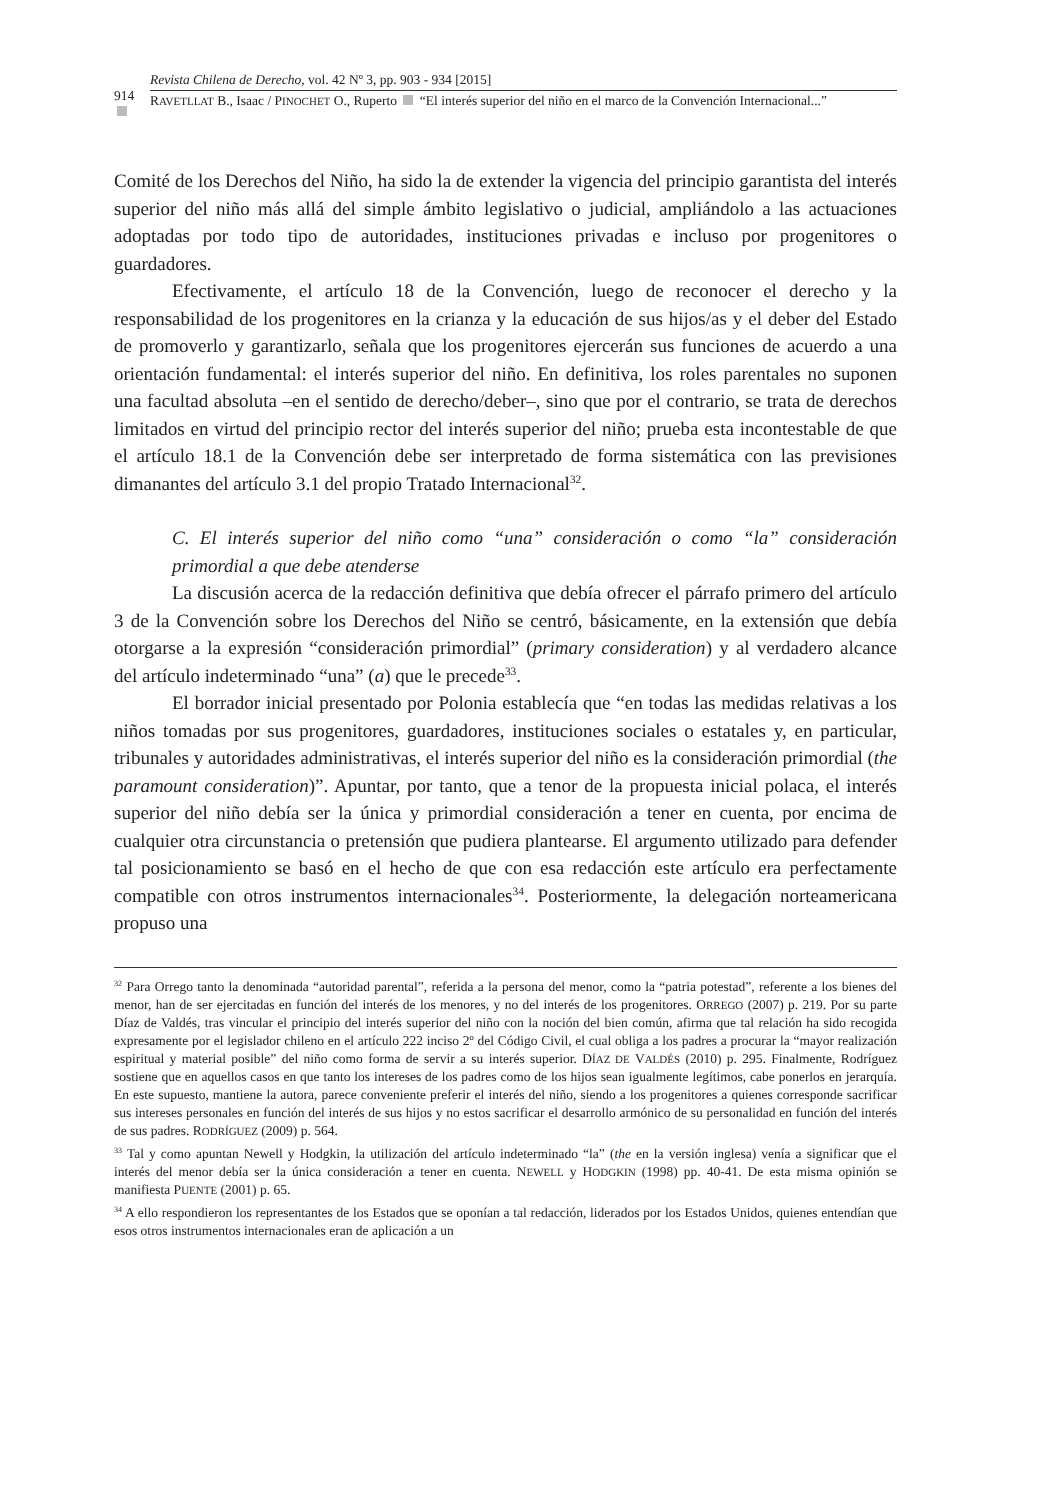914
Revista Chilena de Derecho, vol. 42 Nº 3, pp. 903 - 934 [2015]
RAVETLLAT B., Isaac / PINOCHET O., Ruperto “El interés superior del niño en el marco de la Convención Internacional...”
Comité de los Derechos del Niño, ha sido la de extender la vigencia del principio garantista del interés superior del niño más allá del simple ámbito legislativo o judicial, ampliándolo a las actuaciones adoptadas por todo tipo de autoridades, instituciones privadas e incluso por progenitores o guardadores.
Efectivamente, el artículo 18 de la Convención, luego de reconocer el derecho y la responsabilidad de los progenitores en la crianza y la educación de sus hijos/as y el deber del Estado de promoverlo y garantizarlo, señala que los progenitores ejercerán sus funciones de acuerdo a una orientación fundamental: el interés superior del niño. En definitiva, los roles parentales no suponen una facultad absoluta –en el sentido de derecho/deber–, sino que por el contrario, se trata de derechos limitados en virtud del principio rector del interés superior del niño; prueba esta incontestable de que el artículo 18.1 de la Convención debe ser interpretado de forma sistemática con las previsiones dimanantes del artículo 3.1 del propio Tratado Internacional<sup>32</sup>.
C. El interés superior del niño como “una” consideración o como “la” consideración primordial a que debe atenderse
La discusión acerca de la redacción definitiva que debía ofrecer el párrafo primero del artículo 3 de la Convención sobre los Derechos del Niño se centró, básicamente, en la extensión que debía otorgarse a la expresión “consideración primordial” (primary consideration) y al verdadero alcance del artículo indeterminado “una” (a) que le precede<sup>33</sup>.
El borrador inicial presentado por Polonia establecía que “en todas las medidas relativas a los niños tomadas por sus progenitores, guardadores, instituciones sociales o estatales y, en particular, tribunales y autoridades administrativas, el interés superior del niño es la consideración primordial (the paramount consideration)”. Apuntar, por tanto, que a tenor de la propuesta inicial polaca, el interés superior del niño debía ser la única y primordial consideración a tener en cuenta, por encima de cualquier otra circunstancia o pretensión que pudiera plantearse. El argumento utilizado para defender tal posicionamiento se basó en el hecho de que con esa redacción este artículo era perfectamente compatible con otros instrumentos internacionales<sup>34</sup>. Posteriormente, la delegación norteamericana propuso una
<sup>32</sup> Para Orrego tanto la denominada “autoridad parental”, referida a la persona del menor, como la “patria potestad”, referente a los bienes del menor, han de ser ejercitadas en función del interés de los menores, y no del interés de los progenitores. ORREGO (2007) p. 219. Por su parte Díaz de Valdés, tras vincular el principio del interés superior del niño con la noción del bien común, afirma que tal relación ha sido recogida expresamente por el legislador chileno en el artículo 222 inciso 2º del Código Civil, el cual obliga a los padres a procurar la “mayor realización espiritual y material posible” del niño como forma de servir a su interés superior. DÍAZ DE VALDÉS (2010) p. 295. Finalmente, Rodríguez sostiene que en aquellos casos en que tanto los intereses de los padres como de los hijos sean igualmente legítimos, cabe ponerlos en jerarquía. En este supuesto, mantiene la autora, parece conveniente preferir el interés del niño, siendo a los progenitores a quienes corresponde sacrificar sus intereses personales en función del interés de sus hijos y no estos sacrificar el desarrollo armónico de su personalidad en función del interés de sus padres. RODRÍGUEZ (2009) p. 564.
<sup>33</sup> Tal y como apuntan Newell y Hodgkin, la utilización del artículo indeterminado “la” (the en la versión inglesa) venía a significar que el interés del menor debía ser la única consideración a tener en cuenta. NEWELL y HODGKIN (1998) pp. 40-41. De esta misma opinión se manifiesta PUENTE (2001) p. 65.
<sup>34</sup> A ello respondieron los representantes de los Estados que se oponían a tal redacción, liderados por los Estados Unidos, quienes entendían que esos otros instrumentos internacionales eran de aplicación a un